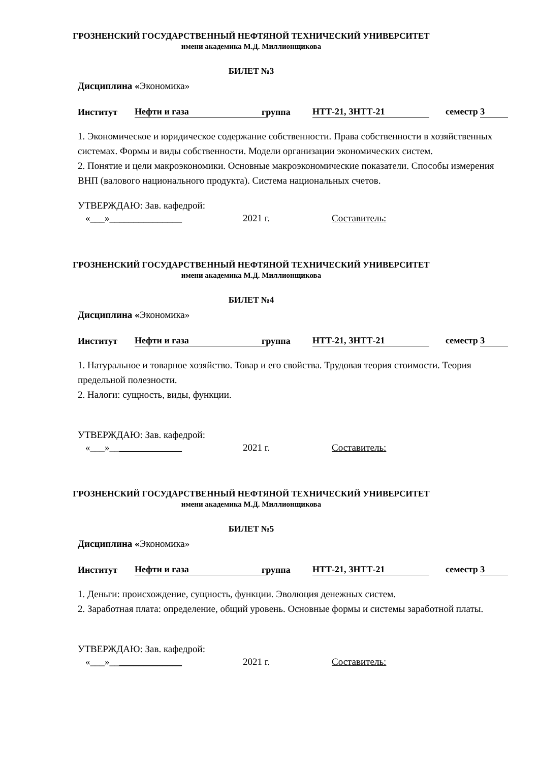ГРОЗНЕНСКИЙ ГОСУДАРСТВЕННЫЙ НЕФТЯНОЙ ТЕХНИЧЕСКИЙ УНИВЕРСИТЕТ
имени академика М.Д. Миллионщикова
БИЛЕТ №3
Дисциплина «Экономика»
Институт Нефти и газа группа НТТ-21, ЗНТТ-21 семестр 3
1. Экономическое и юридическое содержание собственности. Права собственности в хозяйственных системах. Формы и виды собственности. Модели организации экономических систем.
2. Понятие и цели макроэкономики. Основные макроэкономические показатели. Способы измерения ВНП (валового национального продукта). Система национальных счетов.
УТВЕРЖДАЮ: Зав. кафедрой:
«___»_______________ 2021 г. Составитель:
ГРОЗНЕНСКИЙ ГОСУДАРСТВЕННЫЙ НЕФТЯНОЙ ТЕХНИЧЕСКИЙ УНИВЕРСИТЕТ
имени академика М.Д. Миллионщикова
БИЛЕТ №4
Дисциплина «Экономика»
Институт Нефти и газа группа НТТ-21, ЗНТТ-21 семестр 3
1. Натуральное и товарное хозяйство. Товар и его свойства. Трудовая теория стоимости. Теория предельной полезности.
2. Налоги: сущность, виды, функции.
УТВЕРЖДАЮ: Зав. кафедрой:
«___»_______________ 2021 г. Составитель:
ГРОЗНЕНСКИЙ ГОСУДАРСТВЕННЫЙ НЕФТЯНОЙ ТЕХНИЧЕСКИЙ УНИВЕРСИТЕТ
имени академика М.Д. Миллионщикова
БИЛЕТ №5
Дисциплина «Экономика»
Институт Нефти и газа группа НТТ-21, ЗНТТ-21 семестр 3
1. Деньги: происхождение, сущность, функции. Эволюция денежных систем.
2. Заработная плата: определение, общий уровень. Основные формы и системы заработной платы.
УТВЕРЖДАЮ: Зав. кафедрой:
«___»_______________ 2021 г. Составитель: